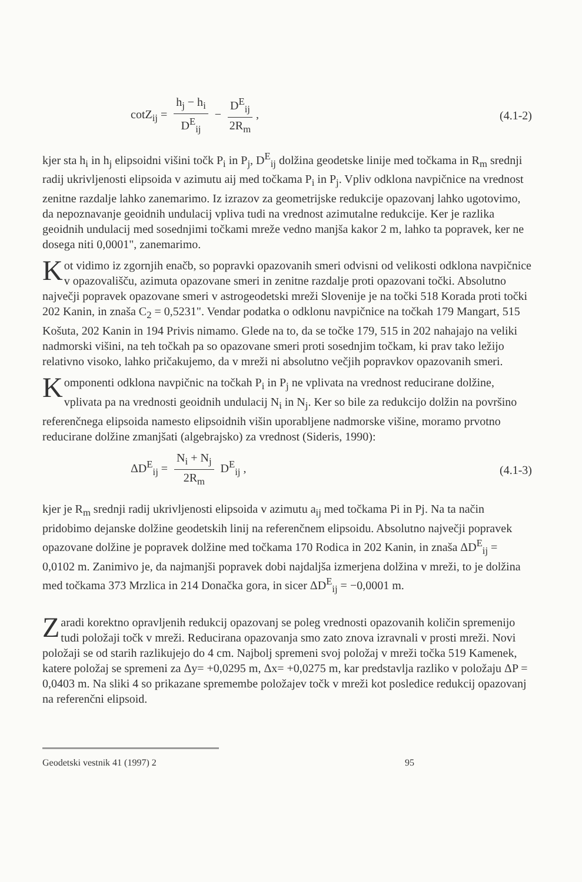cotZ<sub>ij</sub> = h<sub>j</sub> − h<sub>i</sub> D<sup>E</sup><sub>ij</sub> − D<sup>E</sup><sub>ij</sub> 2R<sub>m</sub>,
(4.1-2)
kjer sta h<sub>i</sub> in h<sub>j</sub> elipsoidni višini točk P<sub>i</sub> in P<sub>j</sub>, D<sup>E</sup><sub>ij</sub> dolžina geodetske linije med točkama in R<sub>m</sub> srednji radij ukrivljenosti elipsoida v azimutu aij med točkama P<sub>i</sub> in P<sub>j</sub>. Vpliv odklona navpičnice na vrednost zenitne razdalje lahko zanemarimo. Iz izrazov za geometrijske redukcije opazovanj lahko ugotovimo, da nepoznavanje geoidnih undulacij vpliva tudi na vrednost azimutalne redukcije. Ker je razlika geoidnih undulacij med sosednjimi točkami mreže vedno manjša kakor 2 m, lahko ta popravek, ker ne dosega niti 0,0001", zanemarimo.
Kot vidimo iz zgornjih enačb, so popravki opazovanih smeri odvisni od velikosti odklona navpičnice v opazovališču, azimuta opazovane smeri in zenitne razdalje proti opazovani točki. Absolutno največji popravek opazovane smeri v astrogeodetski mreži Slovenije je na točki 518 Korada proti točki 202 Kanin, in znaša C<sub>2</sub> = 0,5231". Vendar podatka o odklonu navpičnice na točkah 179 Mangart, 515 Košuta, 202 Kanin in 194 Privis nimamo. Glede na to, da se točke 179, 515 in 202 nahajajo na veliki nadmorski višini, na teh točkah pa so opazovane smeri proti sosednjim točkam, ki prav tako ležijo relativno visoko, lahko pričakujemo, da v mreži ni absolutno večjih popravkov opazovanih smeri.
Komponenti odklona navpičnic na točkah P<sub>i</sub> in P<sub>j</sub> ne vplivata na vrednost reducirane dolžine, vplivata pa na vrednosti geoidnih undulacij N<sub>i</sub> in N<sub>j</sub>. Ker so bile za redukcijo dolžin na površino referenčnega elipsoida namesto elipsoidnih višin uporabljene nadmorske višine, moramo prvotno reducirane dolžine zmanjšati (algebrajsko) za vrednost (Sideris, 1990):
ΔD<sup>E</sup><sub>ij</sub> = N<sub>i</sub> + N<sub>j</sub> 2R<sub>m</sub> D<sup>E</sup><sub>ij</sub> , (4.1-3)
kjer je R<sub>m</sub> srednji radij ukrivljenosti elipsoida v azimutu a<sub>ij</sub> med točkama Pi in Pj. Na ta način pridobimo dejanske dolžine geodetskih linij na referenčnem elipsoidu. Absolutno največji popravek opazovane dolžine je popravek dolžine med točkama 170 Rodica in 202 Kanin, in znaša ΔD<sup>E</sup><sub>ij</sub> = 0,0102 m. Zanimivo je, da najmanjši popravek dobi najdaljša izmerjena dolžina v mreži, to je dolžina med točkama 373 Mrzlica in 214 Donačka gora, in sicer ΔD<sup>E</sup><sub>ij</sub> = −0,0001 m.
Zaradi korektno opravljenih redukcij opazovanj se poleg vrednosti opazovanih količin spremenijo tudi položaji točk v mreži. Reducirana opazovanja smo zato znova izravnali v prosti mreži. Novi položaji se od starih razlikujejo do 4 cm. Najbolj spremeni svoj položaj v mreži točka 519 Kamenek, katere položaj se spremeni za Δy= +0,0295 m, Δx= +0,0275 m, kar predstavlja razliko v položaju ΔP = 0,0403 m. Na sliki 4 so prikazane spremembe položajev točk v mreži kot posledice redukcij opazovanj na referenčni elipsoid.
Geodetski vestnik 41 (1997) 2 95